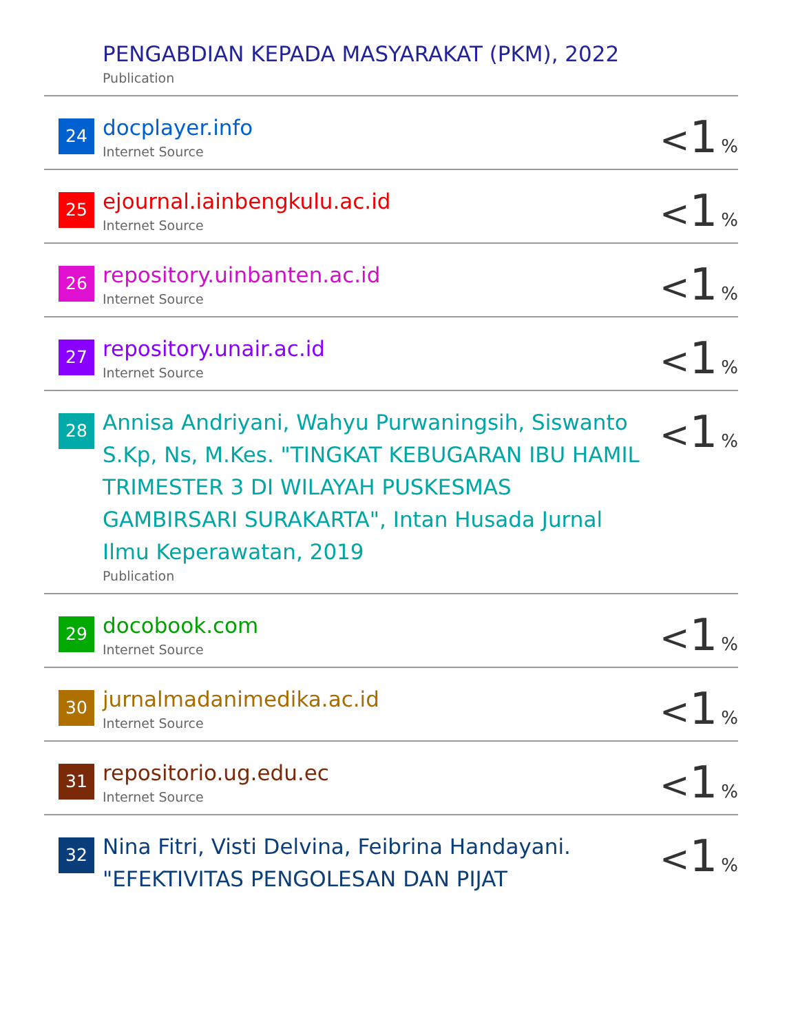| | PENGABDIAN KEPADA MASYARAKAT (PKM), 2022 Publication | |
| 24 | docplayer.info Internet Source | < 1 % |
| 25 | ejournal.iainbengkulu.ac.id Internet Source | < 1 % |
| 26 | repository.uinbanten.ac.id Internet Source | < 1 % |
| 27 | repository.unair.ac.id Internet Source | < 1 % |
| 28 | Annisa Andriyani, Wahyu Purwaningsih, Siswanto S.Kp, Ns, M.Kes. "TINGKAT KEBUGARAN IBU HAMIL TRIMESTER 3 DI WILAYAH PUSKESMAS GAMBIRSARI SURAKARTA", Intan Husada Jurnal Ilmu Keperawatan, 2019 Publication | < 1 % |
| 29 | docobook.com Internet Source | < 1 % |
| 30 | jurnalmadanimedika.ac.id Internet Source | < 1 % |
| 31 | repositorio.ug.edu.ec Internet Source | < 1 % |
| 32 | Nina Fitri, Visti Delvina, Feibrina Handayani. "EFEKTIVITAS PENGOLESAN DAN PIJAT | < 1 % |